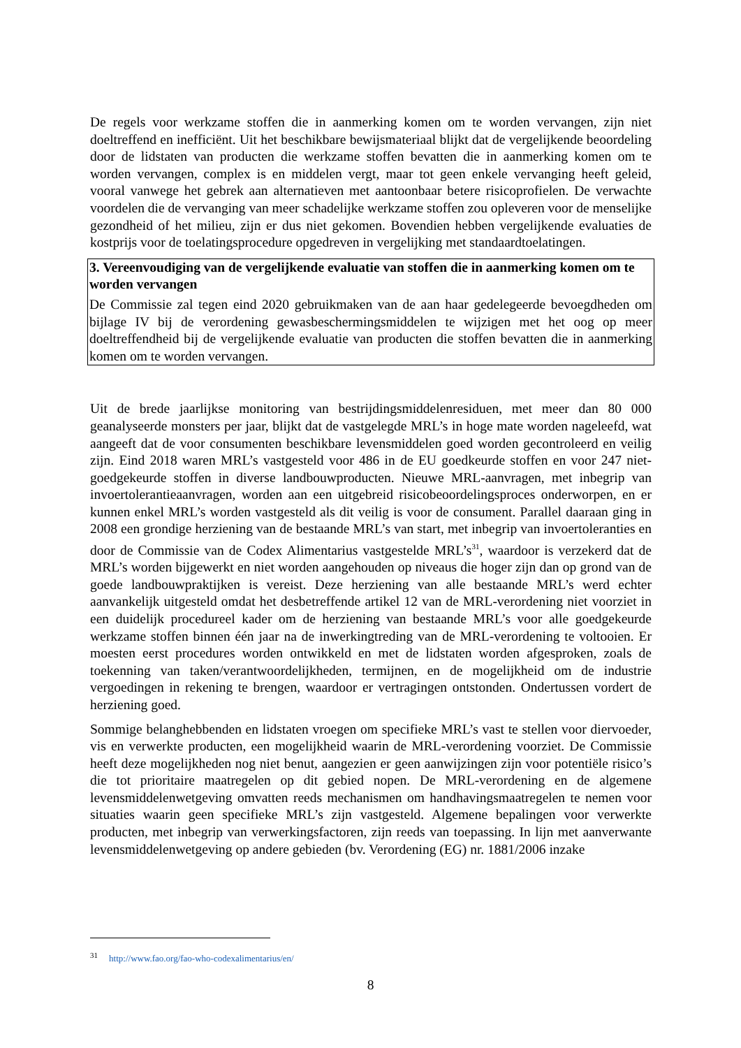De regels voor werkzame stoffen die in aanmerking komen om te worden vervangen, zijn niet doeltreffend en inefficiënt. Uit het beschikbare bewijsmateriaal blijkt dat de vergelijkende beoordeling door de lidstaten van producten die werkzame stoffen bevatten die in aanmerking komen om te worden vervangen, complex is en middelen vergt, maar tot geen enkele vervanging heeft geleid, vooral vanwege het gebrek aan alternatieven met aantoonbaar betere risicoprofielen. De verwachte voordelen die de vervanging van meer schadelijke werkzame stoffen zou opleveren voor de menselijke gezondheid of het milieu, zijn er dus niet gekomen. Bovendien hebben vergelijkende evaluaties de kostprijs voor de toelatingsprocedure opgedreven in vergelijking met standaardtoelatingen.
3. Vereenvoudiging van de vergelijkende evaluatie van stoffen die in aanmerking komen om te worden vervangen
De Commissie zal tegen eind 2020 gebruikmaken van de aan haar gedelegeerde bevoegdheden om bijlage IV bij de verordening gewasbeschermingsmiddelen te wijzigen met het oog op meer doeltreffendheid bij de vergelijkende evaluatie van producten die stoffen bevatten die in aanmerking komen om te worden vervangen.
Uit de brede jaarlijkse monitoring van bestrijdingsmiddelenresiduen, met meer dan 80 000 geanalyseerde monsters per jaar, blijkt dat de vastgelegde MRL’s in hoge mate worden nageleefd, wat aangeeft dat de voor consumenten beschikbare levensmiddelen goed worden gecontroleerd en veilig zijn. Eind 2018 waren MRL’s vastgesteld voor 486 in de EU goedkeurde stoffen en voor 247 niet-goedgekeurde stoffen in diverse landbouwproducten. Nieuwe MRL-aanvragen, met inbegrip van invoertolerantieaanvragen, worden aan een uitgebreid risicobeoordelingsproces onderworpen, en er kunnen enkel MRL’s worden vastgesteld als dit veilig is voor de consument. Parallel daaraan ging in 2008 een grondige herziening van de bestaande MRL’s van start, met inbegrip van invoertoleranties en door de Commissie van de Codex Alimentarius vastgestelde MRL’s<sup>31</sup>, waardoor is verzekerd dat de MRL’s worden bijgewerkt en niet worden aangehouden op niveaus die hoger zijn dan op grond van de goede landbouwpraktijken is vereist. Deze herziening van alle bestaande MRL’s werd echter aanvankelijk uitgesteld omdat het desbetreffende artikel 12 van de MRL-verordening niet voorziet in een duidelijk procedureel kader om de herziening van bestaande MRL’s voor alle goedgekeurde werkzame stoffen binnen één jaar na de inwerkingtreding van de MRL-verordening te voltooien. Er moesten eerst procedures worden ontwikkeld en met de lidstaten worden afgesproken, zoals de toekenning van taken/verantwoordelijkheden, termijnen, en de mogelijkheid om de industrie vergoedingen in rekening te brengen, waardoor er vertragingen ontstonden. Ondertussen vordert de herziening goed.
Sommige belanghebbenden en lidstaten vroegen om specifieke MRL’s vast te stellen voor diervoeder, vis en verwerkte producten, een mogelijkheid waarin de MRL-verordening voorziet. De Commissie heeft deze mogelijkheden nog niet benut, aangezien er geen aanwijzingen zijn voor potentiële risico’s die tot prioritaire maatregelen op dit gebied nopen. De MRL-verordening en de algemene levensmiddelenwetgeving omvatten reeds mechanismen om handhavingsmaatregelen te nemen voor situaties waarin geen specifieke MRL’s zijn vastgesteld. Algemene bepalingen voor verwerkte producten, met inbegrip van verwerkingsfactoren, zijn reeds van toepassing. In lijn met aanverwante levensmiddelenwetgeving op andere gebieden (bv. Verordening (EG) nr. 1881/2006 inzake
<sup>31</sup> http://www.fao.org/fao-who-codexalimentarius/en/
8